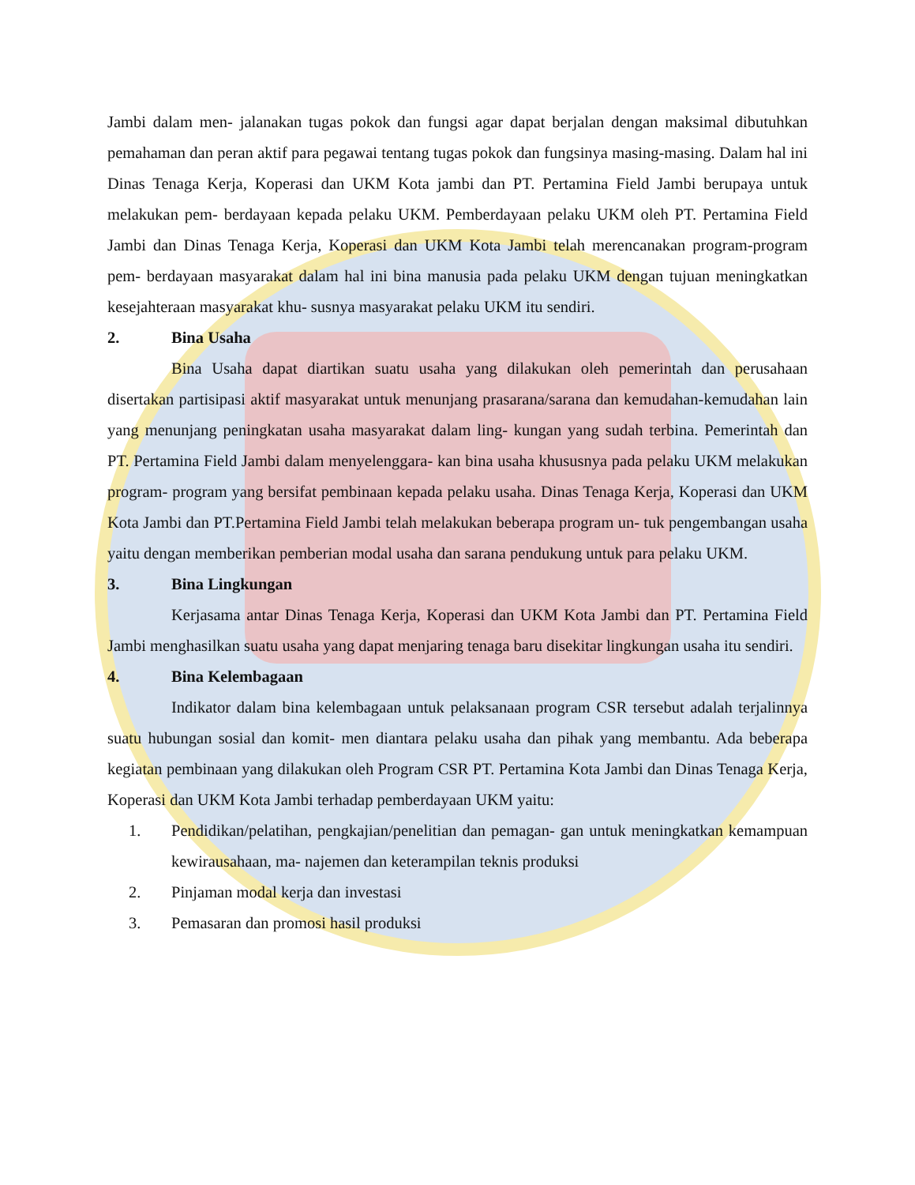Jambi dalam men- jalanakan tugas pokok dan fungsi agar dapat berjalan dengan maksimal dibutuhkan pemahaman dan peran aktif para pegawai tentang tugas pokok dan fungsinya masing-masing. Dalam hal ini Dinas Tenaga Kerja, Koperasi dan UKM Kota jambi dan PT. Pertamina Field Jambi berupaya untuk melakukan pem- berdayaan kepada pelaku UKM. Pemberdayaan pelaku UKM oleh PT. Pertamina Field Jambi dan Dinas Tenaga Kerja, Koperasi dan UKM Kota Jambi telah merencanakan program-program pem- berdayaan masyarakat dalam hal ini bina manusia pada pelaku UKM dengan tujuan meningkatkan kesejahteraan masyarakat khu- susnya masyarakat pelaku UKM itu sendiri.
2. Bina Usaha
Bina Usaha dapat diartikan suatu usaha yang dilakukan oleh pemerintah dan perusahaan disertakan partisipasi aktif masyarakat untuk menunjang prasarana/sarana dan kemudahan-kemudahan lain yang menunjang peningkatan usaha masyarakat dalam ling- kungan yang sudah terbina. Pemerintah dan PT. Pertamina Field Jambi dalam menyelenggara- kan bina usaha khususnya pada pelaku UKM melakukan program- program yang bersifat pembinaan kepada pelaku usaha. Dinas Tenaga Kerja, Koperasi dan UKM Kota Jambi dan PT.Pertamina Field Jambi telah melakukan beberapa program un- tuk pengembangan usaha yaitu dengan memberikan pemberian modal usaha dan sarana pendukung untuk para pelaku UKM.
3. Bina Lingkungan
Kerjasama antar Dinas Tenaga Kerja, Koperasi dan UKM Kota Jambi dan PT. Pertamina Field Jambi menghasilkan suatu usaha yang dapat menjaring tenaga baru disekitar lingkungan usaha itu sendiri.
4. Bina Kelembagaan
Indikator dalam bina kelembagaan untuk pelaksanaan program CSR tersebut adalah terjalinnya suatu hubungan sosial dan komit- men diantara pelaku usaha dan pihak yang membantu. Ada beberapa kegiatan pembinaan yang dilakukan oleh Program CSR PT. Pertamina Kota Jambi dan Dinas Tenaga Kerja, Koperasi dan UKM Kota Jambi terhadap pemberdayaan UKM yaitu:
1. Pendidikan/pelatihan, pengkajian/penelitian dan pemagan- gan untuk meningkatkan kemampuan kewirausahaan, ma- najemen dan keterampilan teknis produksi
2. Pinjaman modal kerja dan investasi
3. Pemasaran dan promosi hasil produksi